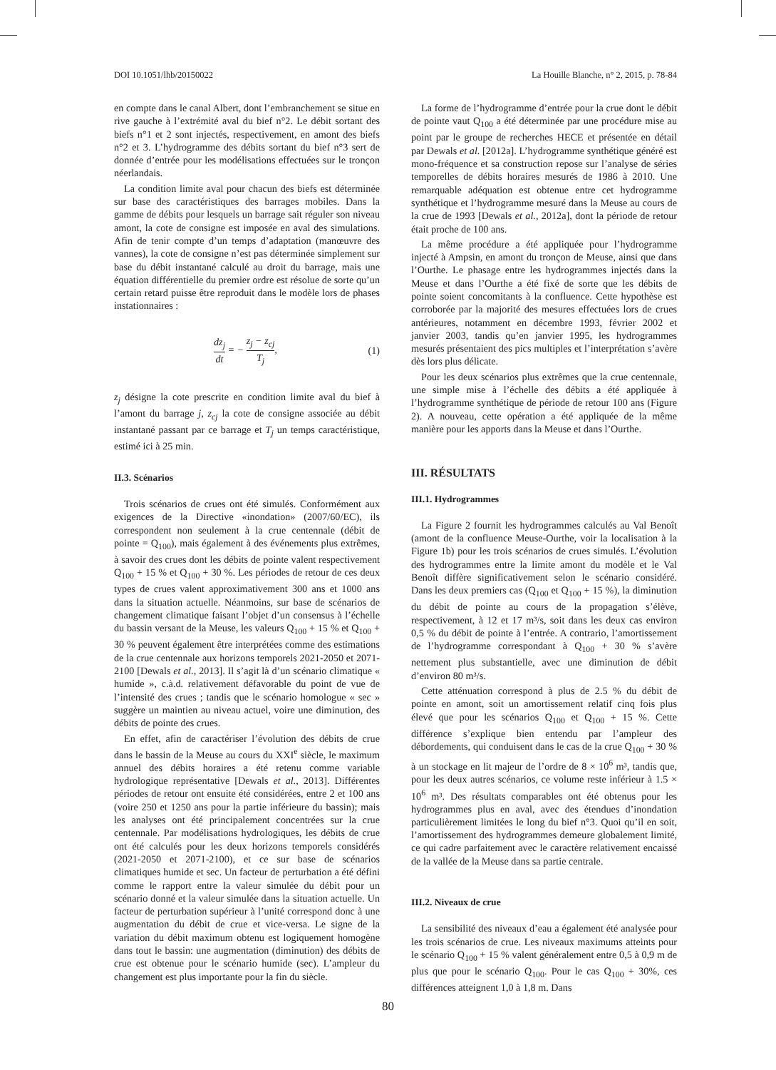DOI 10.1051/lhb/20150022 La Houille Blanche, n° 2, 2015, p. 78-84
en compte dans le canal Albert, dont l’embranchement se situe en rive gauche à l’extrémité aval du bief n°2. Le débit sortant des biefs n°1 et 2 sont injectés, respectivement, en amont des biefs n°2 et 3. L’hydrogramme des débits sortant du bief n°3 sert de donnée d’entrée pour les modélisations effectuées sur le tronçon néerlandais.
La condition limite aval pour chacun des biefs est déterminée sur base des caractéristiques des barrages mobiles. Dans la gamme de débits pour lesquels un barrage sait réguler son niveau amont, la cote de consigne est imposée en aval des simulations. Afin de tenir compte d’un temps d’adaptation (manœuvre des vannes), la cote de consigne n’est pas déterminée simplement sur base du débit instantané calculé au droit du barrage, mais une équation différentielle du premier ordre est résolue de sorte qu’un certain retard puisse être reproduit dans le modèle lors de phases instationnaires :
dz<sub>j</sub> dt = − z<sub>j</sub> − z<sub>cj</sub> T<sub>j</sub>, (1)
z<sub>j</sub> désigne la cote prescrite en condition limite aval du bief à l’amont du barrage j, z<sub>cj</sub> la cote de consigne associée au débit instantané passant par ce barrage et T<sub>j</sub> un temps caractéristique, estimé ici à 25 min.
II.3. Scénarios
Trois scénarios de crues ont été simulés. Conformément aux exigences de la Directive «inondation» (2007/60/EC), ils correspondent non seulement à la crue centennale (débit de pointe = Q<sub>100</sub>), mais également à des événements plus extrêmes, à savoir des crues dont les débits de pointe valent respectivement Q<sub>100</sub> + 15 % et Q<sub>100</sub> + 30 %. Les périodes de retour de ces deux types de crues valent approximativement 300 ans et 1000 ans dans la situation actuelle. Néanmoins, sur base de scénarios de changement climatique faisant l’objet d’un consensus à l’échelle du bassin versant de la Meuse, les valeurs Q<sub>100</sub> + 15 % et Q<sub>100</sub> + 30 % peuvent également être interprétées comme des estimations de la crue centennale aux horizons temporels 2021-2050 et 2071-2100 [Dewals et al., 2013]. Il s’agit là d’un scénario climatique « humide », c.à.d. relativement défavorable du point de vue de l’intensité des crues ; tandis que le scénario homologue « sec » suggère un maintien au niveau actuel, voire une diminution, des débits de pointe des crues.
En effet, afin de caractériser l’évolution des débits de crue dans le bassin de la Meuse au cours du XXI<sup>e</sup> siècle, le maximum annuel des débits horaires a été retenu comme variable hydrologique représentative [Dewals et al., 2013]. Différentes périodes de retour ont ensuite été considérées, entre 2 et 100 ans (voire 250 et 1250 ans pour la partie inférieure du bassin); mais les analyses ont été principalement concentrées sur la crue centennale. Par modélisations hydrologiques, les débits de crue ont été calculés pour les deux horizons temporels considérés (2021-2050 et 2071-2100), et ce sur base de scénarios climatiques humide et sec. Un facteur de perturbation a été défini comme le rapport entre la valeur simulée du débit pour un scénario donné et la valeur simulée dans la situation actuelle. Un facteur de perturbation supérieur à l’unité correspond donc à une augmentation du débit de crue et vice-versa. Le signe de la variation du débit maximum obtenu est logiquement homogène dans tout le bassin: une augmentation (diminution) des débits de crue est obtenue pour le scénario humide (sec). L’ampleur du changement est plus importante pour la fin du siècle.
La forme de l’hydrogramme d’entrée pour la crue dont le débit de pointe vaut Q<sub>100</sub> a été déterminée par une procédure mise au point par le groupe de recherches HECE et présentée en détail par Dewals et al. [2012a]. L’hydrogramme synthétique généré est mono-fréquence et sa construction repose sur l’analyse de séries temporelles de débits horaires mesurés de 1986 à 2010. Une remarquable adéquation est obtenue entre cet hydrogramme synthétique et l’hydrogramme mesuré dans la Meuse au cours de la crue de 1993 [Dewals et al., 2012a], dont la période de retour était proche de 100 ans.
La même procédure a été appliquée pour l’hydrogramme injecté à Ampsin, en amont du tronçon de Meuse, ainsi que dans l’Ourthe. Le phasage entre les hydrogrammes injectés dans la Meuse et dans l’Ourthe a été fixé de sorte que les débits de pointe soient concomitants à la confluence. Cette hypothèse est corroborée par la majorité des mesures effectuées lors de crues antérieures, notamment en décembre 1993, février 2002 et janvier 2003, tandis qu’en janvier 1995, les hydrogrammes mesurés présentaient des pics multiples et l’interprétation s’avère dès lors plus délicate.
Pour les deux scénarios plus extrêmes que la crue centennale, une simple mise à l’échelle des débits a été appliquée à l’hydrogramme synthétique de période de retour 100 ans (Figure 2). A nouveau, cette opération a été appliquée de la même manière pour les apports dans la Meuse et dans l’Ourthe.
III. RÉSULTATS
III.1. Hydrogrammes
La Figure 2 fournit les hydrogrammes calculés au Val Benoît (amont de la confluence Meuse-Ourthe, voir la localisation à la Figure 1b) pour les trois scénarios de crues simulés. L’évolution des hydrogrammes entre la limite amont du modèle et le Val Benoît diffère significativement selon le scénario considéré. Dans les deux premiers cas (Q<sub>100</sub> et Q<sub>100</sub> + 15 %), la diminution du débit de pointe au cours de la propagation s’élève, respectivement, à 12 et 17 m³/s, soit dans les deux cas environ 0,5 % du débit de pointe à l’entrée. A contrario, l’amortissement de l’hydrogramme correspondant à Q<sub>100</sub> + 30 % s’avère nettement plus substantielle, avec une diminution de débit d’environ 80 m³/s.
Cette atténuation correspond à plus de 2.5 % du débit de pointe en amont, soit un amortissement relatif cinq fois plus élevé que pour les scénarios Q<sub>100</sub> et Q<sub>100</sub> + 15 %. Cette différence s’explique bien entendu par l’ampleur des débordements, qui conduisent dans le cas de la crue Q<sub>100</sub> + 30 % à un stockage en lit majeur de l’ordre de 8 × 10<sup>6</sup> m³, tandis que, pour les deux autres scénarios, ce volume reste inférieur à 1.5 × 10<sup>6</sup> m³. Des résultats comparables ont été obtenus pour les hydrogrammes plus en aval, avec des étendues d’inondation particulièrement limitées le long du bief n°3. Quoi qu’il en soit, l’amortissement des hydrogrammes demeure globalement limité, ce qui cadre parfaitement avec le caractère relativement encaissé de la vallée de la Meuse dans sa partie centrale.
III.2. Niveaux de crue
La sensibilité des niveaux d’eau a également été analysée pour les trois scénarios de crue. Les niveaux maximums atteints pour le scénario Q<sub>100</sub> + 15 % valent généralement entre 0,5 à 0,9 m de plus que pour le scénario Q<sub>100</sub>. Pour le cas Q<sub>100</sub> + 30%, ces différences atteignent 1,0 à 1,8 m. Dans
80